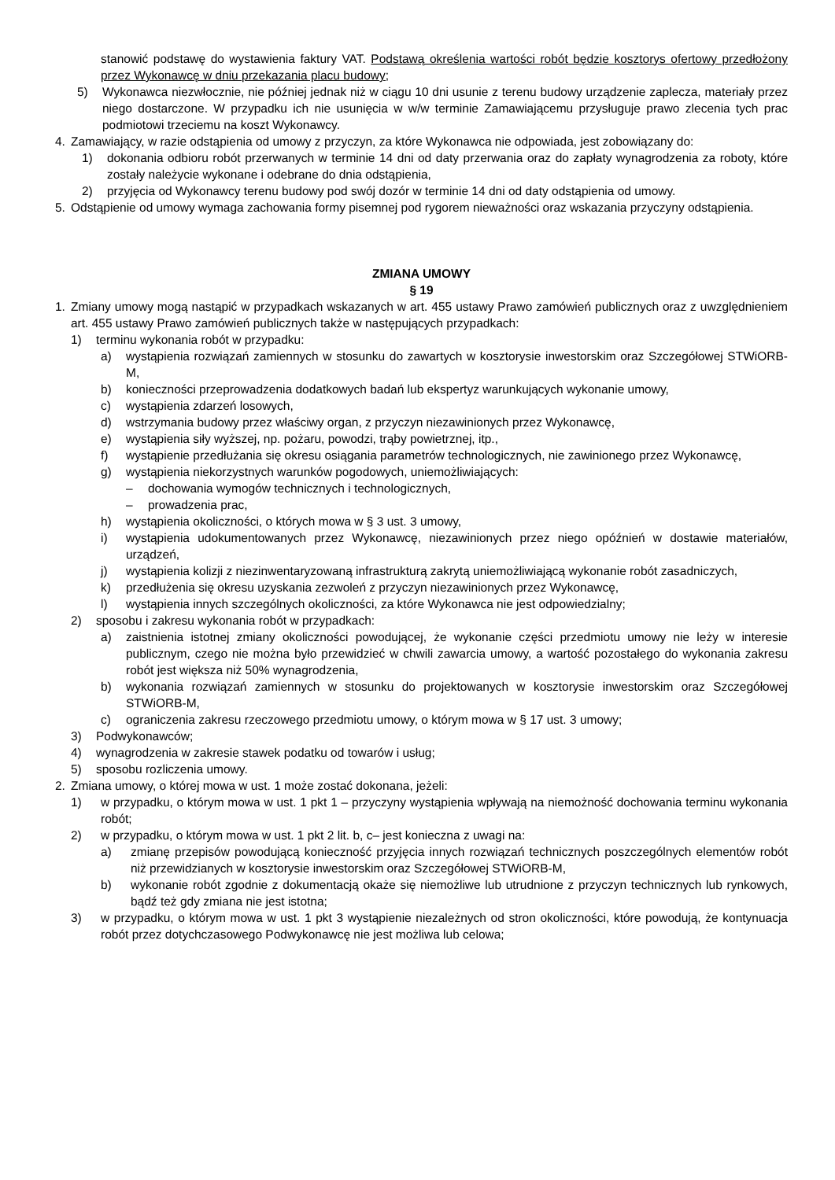stanowić podstawę do wystawienia faktury VAT. Podstawą określenia wartości robót będzie kosztorys ofertowy przedłożony przez Wykonawcę w dniu przekazania placu budowy;
5) Wykonawca niezwłocznie, nie później jednak niż w ciągu 10 dni usunie z terenu budowy urządzenie zaplecza, materiały przez niego dostarczone. W przypadku ich nie usunięcia w w/w terminie Zamawiającemu przysługuje prawo zlecenia tych prac podmiotowi trzeciemu na koszt Wykonawcy.
4. Zamawiający, w razie odstąpienia od umowy z przyczyn, za które Wykonawca nie odpowiada, jest zobowiązany do:
1) dokonania odbioru robót przerwanych w terminie 14 dni od daty przerwania oraz do zapłaty wynagrodzenia za roboty, które zostały należycie wykonane i odebrane do dnia odstąpienia,
2) przyjęcia od Wykonawcy terenu budowy pod swój dozór w terminie 14 dni od daty odstąpienia od umowy.
5. Odstąpienie od umowy wymaga zachowania formy pisemnej pod rygorem nieważności oraz wskazania przyczyny odstąpienia.
ZMIANA UMOWY
§ 19
1. Zmiany umowy mogą nastąpić w przypadkach wskazanych w art. 455 ustawy Prawo zamówień publicznych oraz z uwzględnieniem art. 455 ustawy Prawo zamówień publicznych także w następujących przypadkach:
1) terminu wykonania robót w przypadku:
a) wystąpienia rozwiązań zamiennych w stosunku do zawartych w kosztorysie inwestorskim oraz Szczegółowej STWiORB-M,
b) konieczności przeprowadzenia dodatkowych badań lub ekspertyz warunkujących wykonanie umowy,
c) wystąpienia zdarzeń losowych,
d) wstrzymania budowy przez właściwy organ, z przyczyn niezawinionych przez Wykonawcę,
e) wystąpienia siły wyższej, np. pożaru, powodzi, trąby powietrznej, itp.,
f) wystąpienie przedłużania się okresu osiągania parametrów technologicznych, nie zawinionego przez Wykonawcę,
g) wystąpienia niekorzystnych warunków pogodowych, uniemożliwiających:
– dochowania wymogów technicznych i technologicznych,
– prowadzenia prac,
h) wystąpienia okoliczności, o których mowa w § 3 ust. 3 umowy,
i) wystąpienia udokumentowanych przez Wykonawcę, niezawinionych przez niego opóźnień w dostawie materiałów, urządzeń,
j) wystąpienia kolizji z niezinwentaryzowaną infrastrukturą zakrytą uniemożliwiającą wykonanie robót zasadniczych,
k) przedłużenia się okresu uzyskania zezwoleń z przyczyn niezawinionych przez Wykonawcę,
l) wystąpienia innych szczególnych okoliczności, za które Wykonawca nie jest odpowiedzialny;
2) sposobu i zakresu wykonania robót w przypadkach:
a) zaistnienia istotnej zmiany okoliczności powodującej, że wykonanie części przedmiotu umowy nie leży w interesie publicznym, czego nie można było przewidzieć w chwili zawarcia umowy, a wartość pozostałego do wykonania zakresu robót jest większa niż 50% wynagrodzenia,
b) wykonania rozwiązań zamiennych w stosunku do projektowanych w kosztorysie inwestorskim oraz Szczegółowej STWiORB-M,
c) ograniczenia zakresu rzeczowego przedmiotu umowy, o którym mowa w § 17 ust. 3 umowy;
3) Podwykonawców;
4) wynagrodzenia w zakresie stawek podatku od towarów i usług;
5) sposobu rozliczenia umowy.
2. Zmiana umowy, o której mowa w ust. 1 może zostać dokonana, jeżeli:
1) w przypadku, o którym mowa w ust. 1 pkt 1 – przyczyny wystąpienia wpływają na niemożność dochowania terminu wykonania robót;
2) w przypadku, o którym mowa w ust. 1 pkt 2 lit. b, c– jest konieczna z uwagi na:
a) zmianę przepisów powodującą konieczność przyjęcia innych rozwiązań technicznych poszczególnych elementów robót niż przewidzianych w kosztorysie inwestorskim oraz Szczegółowej STWiORB-M,
b) wykonanie robót zgodnie z dokumentacją okaże się niemożliwe lub utrudnione z przyczyn technicznych lub rynkowych, bądź też gdy zmiana nie jest istotna;
3) w przypadku, o którym mowa w ust. 1 pkt 3 wystąpienie niezależnych od stron okoliczności, które powodują, że kontynuacja robót przez dotychczasowego Podwykonawcę nie jest możliwa lub celowa;